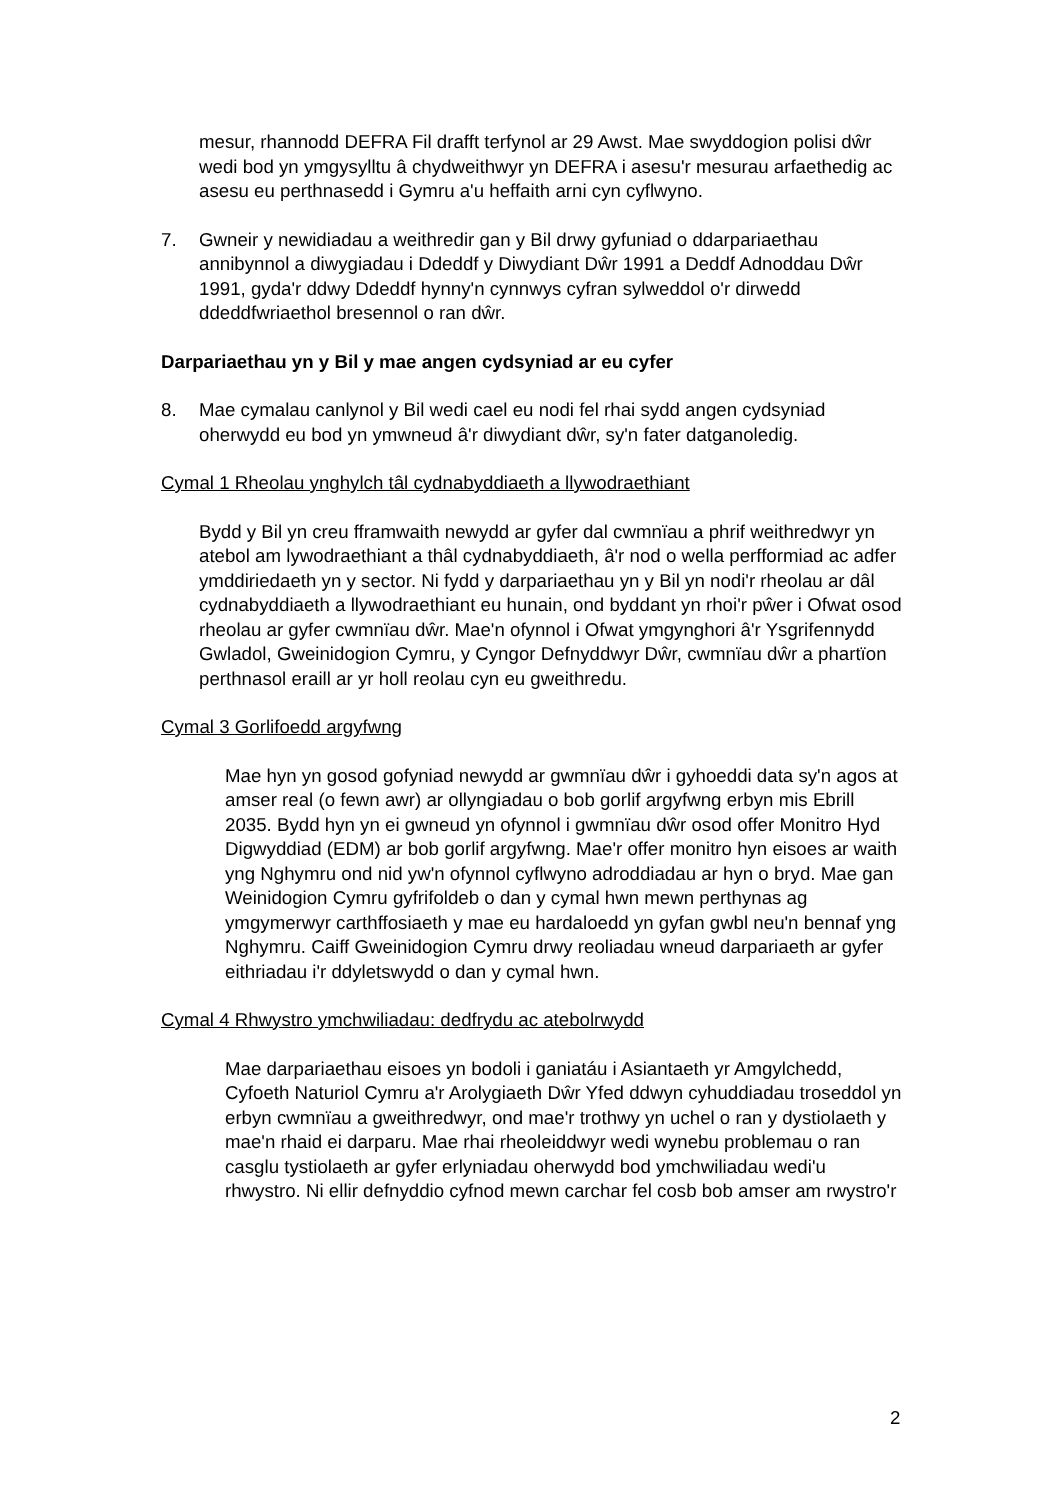mesur, rhannodd DEFRA Fil drafft terfynol ar 29 Awst. Mae swyddogion polisi dŵr wedi bod yn ymgysylltu â chydweithwyr yn DEFRA i asesu'r mesurau arfaethedig ac asesu eu perthnasedd i Gymru a'u heffaith arni cyn cyflwyno.
7. Gwneir y newidiadau a weithredir gan y Bil drwy gyfuniad o ddarpariaethau annibynnol a diwygiadau i Ddeddf y Diwydiant Dŵr 1991 a Deddf Adnoddau Dŵr 1991, gyda'r ddwy Ddeddf hynny'n cynnwys cyfran sylweddol o'r dirwedd ddeddfwriaethol bresennol o ran dŵr.
Darpariaethau yn y Bil y mae angen cydsyniad ar eu cyfer
8. Mae cymalau canlynol y Bil wedi cael eu nodi fel rhai sydd angen cydsyniad oherwydd eu bod yn ymwneud â'r diwydiant dŵr, sy'n fater datganoledig.
Cymal 1 Rheolau ynghylch tâl cydnabyddiaeth a llywodraethiant
Bydd y Bil yn creu fframwaith newydd ar gyfer dal cwmnïau a phrif weithredwyr yn atebol am lywodraethiant a thâl cydnabyddiaeth, â'r nod o wella perfformiad ac adfer ymddiriedaeth yn y sector. Ni fydd y darpariaethau yn y Bil yn nodi'r rheolau ar dâl cydnabyddiaeth a llywodraethiant eu hunain, ond byddant yn rhoi'r pŵer i Ofwat osod rheolau ar gyfer cwmnïau dŵr. Mae'n ofynnol i Ofwat ymgynghori â'r Ysgrifennydd Gwladol, Gweinidogion Cymru, y Cyngor Defnyddwyr Dŵr, cwmnïau dŵr a phartïon perthnasol eraill ar yr holl reolau cyn eu gweithredu.
Cymal 3 Gorlifoedd argyfwng
Mae hyn yn gosod gofyniad newydd ar gwmnïau dŵr i gyhoeddi data sy'n agos at amser real (o fewn awr) ar ollyngiadau o bob gorlif argyfwng erbyn mis Ebrill 2035. Bydd hyn yn ei gwneud yn ofynnol i gwmnïau dŵr osod offer Monitro Hyd Digwyddiad (EDM) ar bob gorlif argyfwng. Mae'r offer monitro hyn eisoes ar waith yng Nghymru ond nid yw'n ofynnol cyflwyno adroddiadau ar hyn o bryd. Mae gan Weinidogion Cymru gyfrifoldeb o dan y cymal hwn mewn perthynas ag ymgymerwyr carthffosiaeth y mae eu hardaloedd yn gyfan gwbl neu'n bennaf yng Nghymru. Caiff Gweinidogion Cymru drwy reoliadau wneud darpariaeth ar gyfer eithriadau i'r ddyletswydd o dan y cymal hwn.
Cymal 4 Rhwystro ymchwiliadau: dedfrydu ac atebolrwydd
Mae darpariaethau eisoes yn bodoli i ganiatáu i Asiantaeth yr Amgylchedd, Cyfoeth Naturiol Cymru a'r Arolygiaeth Dŵr Yfed ddwyn cyhuddiadau troseddol yn erbyn cwmnïau a gweithredwyr, ond mae'r trothwy yn uchel o ran y dystiolaeth y mae'n rhaid ei darparu. Mae rhai rheoleiddwyr wedi wynebu problemau o ran casglu tystiolaeth ar gyfer erlyniadau oherwydd bod ymchwiliadau wedi'u rhwystro. Ni ellir defnyddio cyfnod mewn carchar fel cosb bob amser am rwystro'r
2